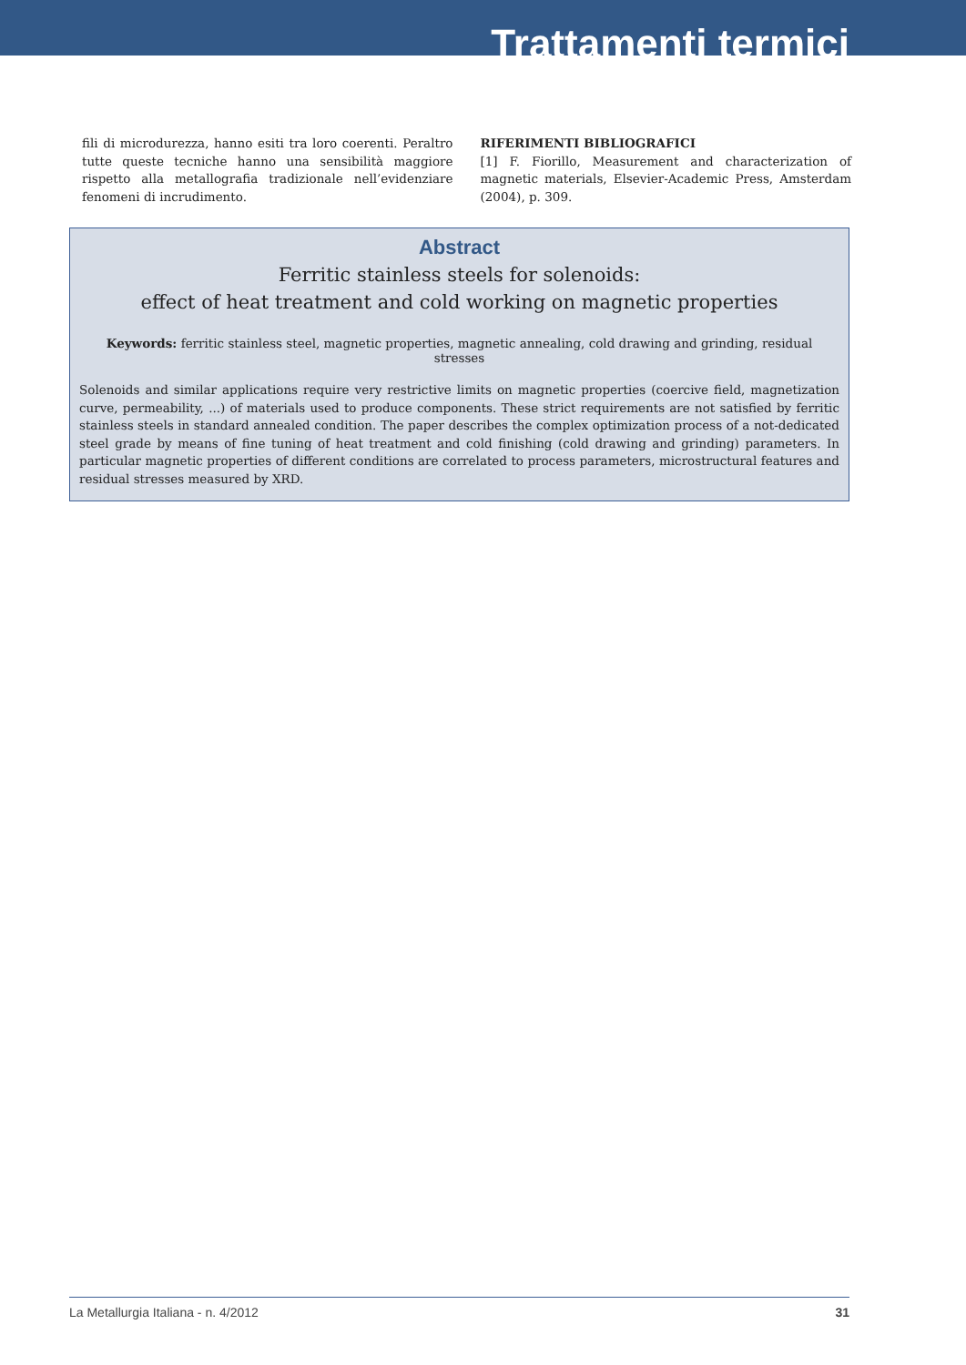Trattamenti termici
fili di microdurezza, hanno esiti tra loro coerenti. Peraltro tutte queste tecniche hanno una sensibilità maggiore rispetto alla metallografia tradizionale nell’evidenziare fenomeni di incrudimento.
RIFERIMENTI BIBLIOGRAFICI
[1] F. Fiorillo, Measurement and characterization of magnetic materials, Elsevier-Academic Press, Amsterdam (2004), p. 309.
Abstract
Ferritic stainless steels for solenoids:
effect of heat treatment and cold working on magnetic properties
Keywords: ferritic stainless steel, magnetic properties, magnetic annealing, cold drawing and grinding, residual stresses
Solenoids and similar applications require very restrictive limits on magnetic properties (coercive field, magnetization curve, permeability, ...) of materials used to produce components. These strict requirements are not satisfied by ferritic stainless steels in standard annealed condition. The paper describes the complex optimization process of a not-dedicated steel grade by means of fine tuning of heat treatment and cold finishing (cold drawing and grinding) parameters. In particular magnetic properties of different conditions are correlated to process parameters, microstructural features and residual stresses measured by XRD.
La Metallurgia Italiana - n. 4/2012 31